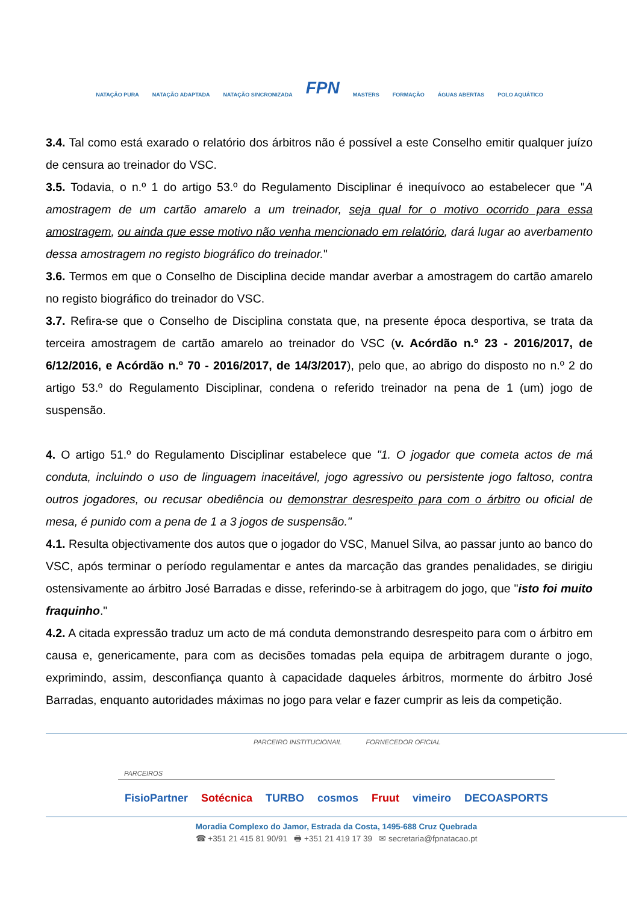NATAÇÃO PURA NATAÇÃO ADAPTADA NATAÇÃO SINCRONIZADA FPN MASTERS FORMAÇÃO ÁGUAS ABERTAS POLO AQUÁTICO
3.4. Tal como está exarado o relatório dos árbitros não é possível a este Conselho emitir qualquer juízo de censura ao treinador do VSC.
3.5. Todavia, o n.º 1 do artigo 53.º do Regulamento Disciplinar é inequívoco ao estabelecer que "A amostragem de um cartão amarelo a um treinador, seja qual for o motivo ocorrido para essa amostragem, ou ainda que esse motivo não venha mencionado em relatório, dará lugar ao averbamento dessa amostragem no registo biográfico do treinador."
3.6. Termos em que o Conselho de Disciplina decide mandar averbar a amostragem do cartão amarelo no registo biográfico do treinador do VSC.
3.7. Refira-se que o Conselho de Disciplina constata que, na presente época desportiva, se trata da terceira amostragem de cartão amarelo ao treinador do VSC (v. Acórdão n.º 23 - 2016/2017, de 6/12/2016, e Acórdão n.º 70 - 2016/2017, de 14/3/2017), pelo que, ao abrigo do disposto no n.º 2 do artigo 53.º do Regulamento Disciplinar, condena o referido treinador na pena de 1 (um) jogo de suspensão.
4. O artigo 51.º do Regulamento Disciplinar estabelece que "1. O jogador que cometa actos de má conduta, incluindo o uso de linguagem inaceitável, jogo agressivo ou persistente jogo faltoso, contra outros jogadores, ou recusar obediência ou demonstrar desrespeito para com o árbitro ou oficial de mesa, é punido com a pena de 1 a 3 jogos de suspensão."
4.1. Resulta objectivamente dos autos que o jogador do VSC, Manuel Silva, ao passar junto ao banco do VSC, após terminar o período regulamentar e antes da marcação das grandes penalidades, se dirigiu ostensivamente ao árbitro José Barradas e disse, referindo-se à arbitragem do jogo, que "isto foi muito fraquinho."
4.2. A citada expressão traduz um acto de má conduta demonstrando desrespeito para com o árbitro em causa e, genericamente, para com as decisões tomadas pela equipa de arbitragem durante o jogo, exprimindo, assim, desconfiança quanto à capacidade daqueles árbitros, mormente do árbitro José Barradas, enquanto autoridades máximas no jogo para velar e fazer cumprir as leis da competição.
PARCEIRO INSTITUCIONAIL FORNECEDOR OFICIAL
PARCEIROS
FisioPartner Sotécnica TURBO cosmos Fruut vimeiro DECOASPORTS
Moradia Complexo do Jamor, Estrada da Costa, 1495-688 Cruz Quebrada
☎ +351 21 415 81 90/91 🖶 +351 21 419 17 39 ✉ secretaria@fpnatacao.pt